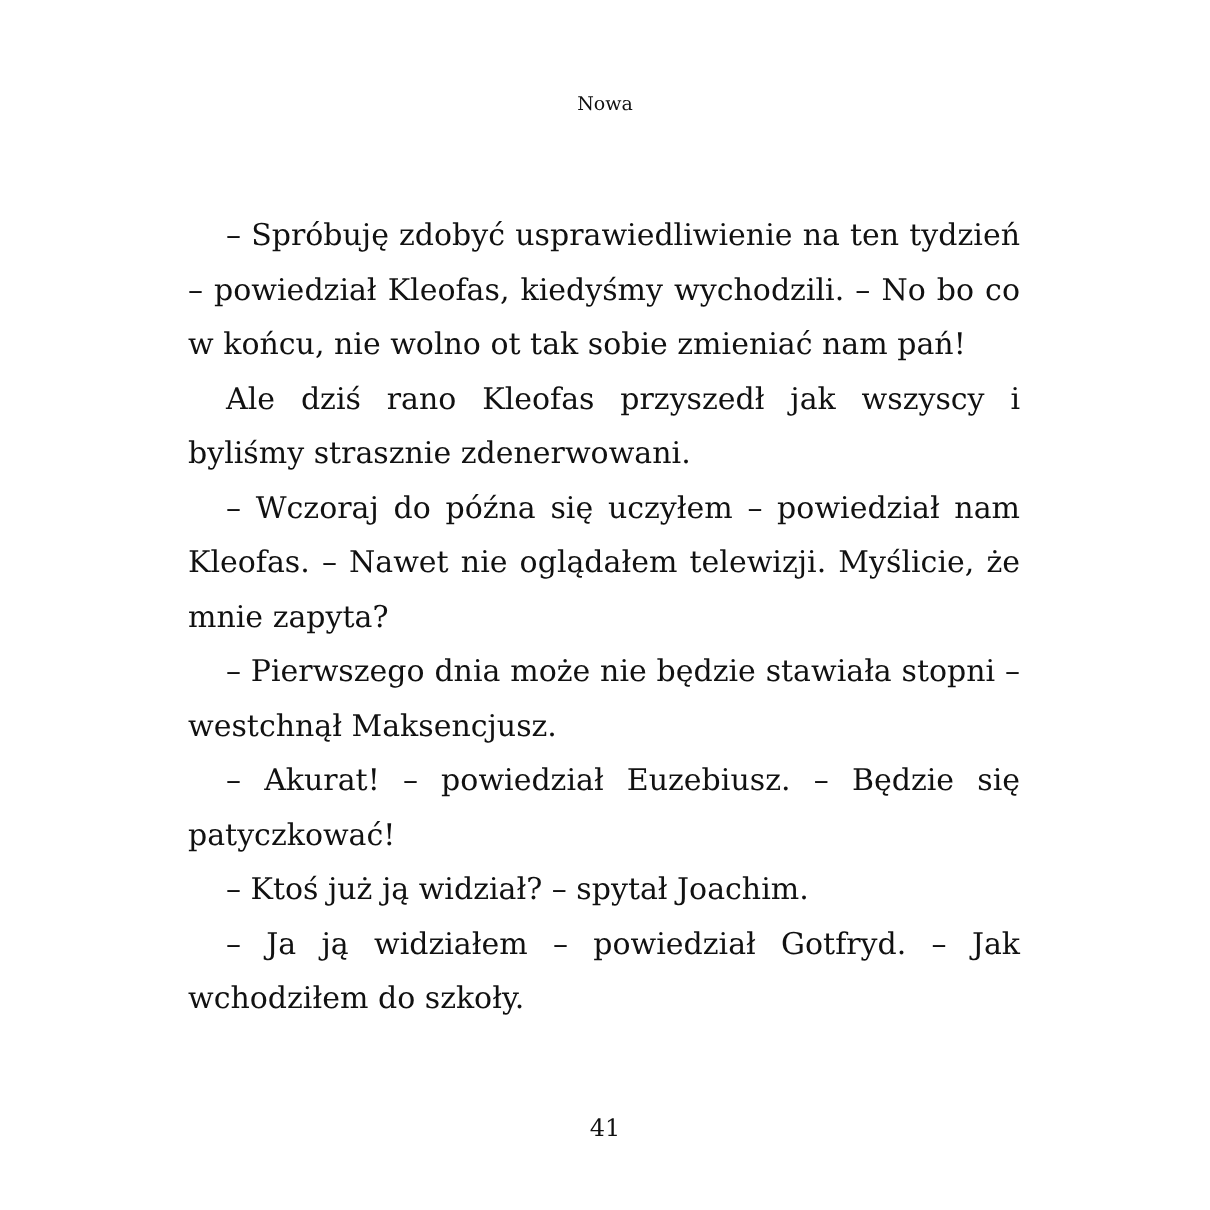Nowa
– Spróbuję zdobyć usprawiedliwienie na ten tydzień – powiedział Kleofas, kiedyśmy wychodzili. – No bo co w końcu, nie wolno ot tak sobie zmieniać nam pań!
Ale dziś rano Kleofas przyszedł jak wszyscy i byliśmy strasznie zdenerwowani.
– Wczoraj do późna się uczyłem – powiedział nam Kleofas. – Nawet nie oglądałem telewizji. Myślicie, że mnie zapyta?
– Pierwszego dnia może nie będzie stawiała stopni – westchnął Maksencjusz.
– Akurat! – powiedział Euzebiusz. – Będzie się patyczkować!
– Ktoś już ją widział? – spytał Joachim.
– Ja ją widziałem – powiedział Gotfryd. – Jak wchodziłem do szkoły.
41